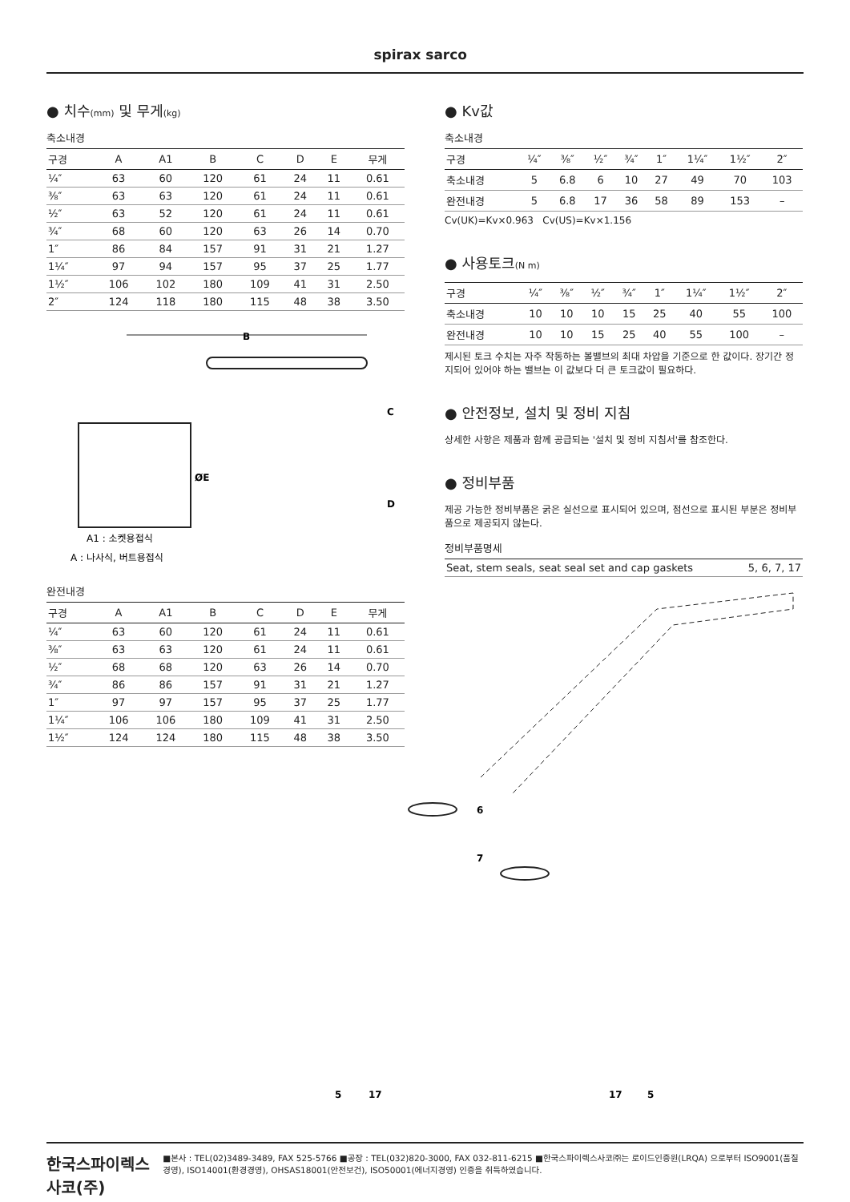spirax sarco
● 치수(mm) 및 무게(kg)
축소내경
| 구경 | A | A1 | B | C | D | E | 무게 |
| --- | --- | --- | --- | --- | --- | --- | --- |
| ¼″ | 63 | 60 | 120 | 61 | 24 | 11 | 0.61 |
| ⅜″ | 63 | 63 | 120 | 61 | 24 | 11 | 0.61 |
| ½″ | 63 | 52 | 120 | 61 | 24 | 11 | 0.61 |
| ¾″ | 68 | 60 | 120 | 63 | 26 | 14 | 0.70 |
| 1″ | 86 | 84 | 157 | 91 | 31 | 21 | 1.27 |
| 1¼″ | 97 | 94 | 157 | 95 | 37 | 25 | 1.77 |
| 1½″ | 106 | 102 | 180 | 109 | 41 | 31 | 2.50 |
| 2″ | 124 | 118 | 180 | 115 | 48 | 38 | 3.50 |
B
C
ØE
D
A1 : 소켓용접식
A : 나사식, 버트용접식
완전내경
| 구경 | A | A1 | B | C | D | E | 무게 |
| --- | --- | --- | --- | --- | --- | --- | --- |
| ¼″ | 63 | 60 | 120 | 61 | 24 | 11 | 0.61 |
| ⅜″ | 63 | 63 | 120 | 61 | 24 | 11 | 0.61 |
| ½″ | 68 | 68 | 120 | 63 | 26 | 14 | 0.70 |
| ¾″ | 86 | 86 | 157 | 91 | 31 | 21 | 1.27 |
| 1″ | 97 | 97 | 157 | 95 | 37 | 25 | 1.77 |
| 1¼″ | 106 | 106 | 180 | 109 | 41 | 31 | 2.50 |
| 1½″ | 124 | 124 | 180 | 115 | 48 | 38 | 3.50 |
● Kv값
축소내경
| 구경 | ¼″ | ⅜″ | ½″ | ¾″ | 1″ | 1¼″ | 1½″ | 2″ |
| --- | --- | --- | --- | --- | --- | --- | --- | --- |
| 축소내경 | 5 | 6.8 | 6 | 10 | 27 | 49 | 70 | 103 |
| 완전내경 | 5 | 6.8 | 17 | 36 | 58 | 89 | 153 | – |
Cv(UK)=Kv×0.963 Cv(US)=Kv×1.156
● 사용토크(N m)
| 구경 | ¼″ | ⅜″ | ½″ | ¾″ | 1″ | 1¼″ | 1½″ | 2″ |
| --- | --- | --- | --- | --- | --- | --- | --- | --- |
| 축소내경 | 10 | 10 | 10 | 15 | 25 | 40 | 55 | 100 |
| 완전내경 | 10 | 10 | 15 | 25 | 40 | 55 | 100 | – |
제시된 토크 수치는 자주 작동하는 볼밸브의 최대 차압을 기준으로 한 값이다. 장기간 정지되어 있어야 하는 밸브는 이 값보다 더 큰 토크값이 필요하다.
● 안전정보, 설치 및 정비 지침
상세한 사항은 제품과 함께 공급되는 '설치 및 정비 지침서'를 참조한다.
● 정비부품
제공 가능한 정비부품은 굵은 실선으로 표시되어 있으며, 점선으로 표시된 부분은 정비부품으로 제공되지 않는다.
정비부품명세
| Seat, stem seals, seat seal set and cap gaskets | 5, 6, 7, 17 |
6
7
5
17
17
5
한국스파이렉스사코(주) ■본사 : TEL(02)3489-3489, FAX 525-5766 ■공장 : TEL(032)820-3000, FAX 032-811-6215 ■한국스파이렉스사코㈜는 로이드인증원(LRQA) 으로부터 ISO9001(품질경영), ISO14001(환경경영), OHSAS18001(안전보건), ISO50001(에너지경영) 인증을 취득하였습니다.